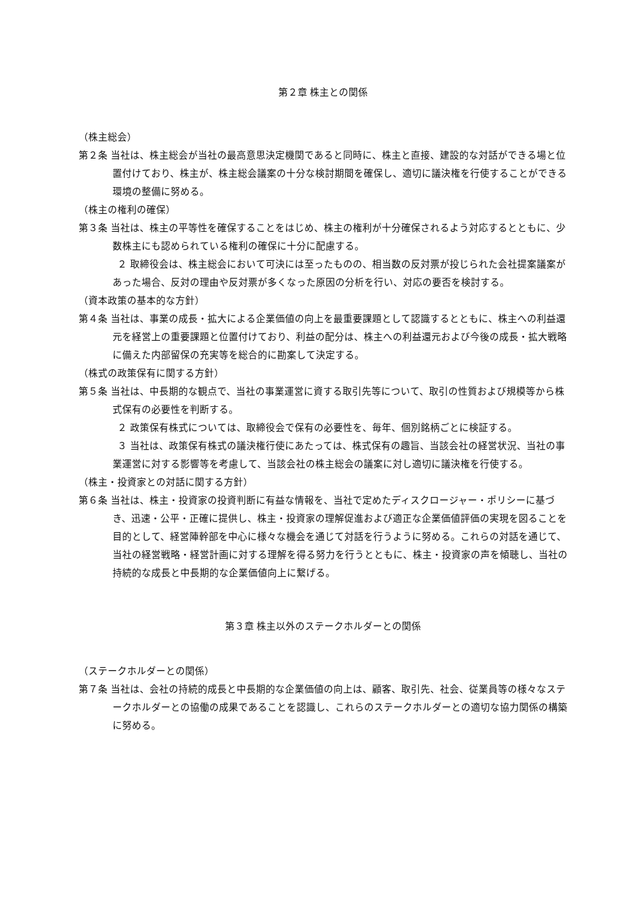第２章 株主との関係
（株主総会）
第２条 当社は、株主総会が当社の最高意思決定機関であると同時に、株主と直接、建設的な対話ができる場と位置付けており、株主が、株主総会議案の十分な検討期間を確保し、適切に議決権を行使することができる環境の整備に努める。
（株主の権利の確保）
第３条 当社は、株主の平等性を確保することをはじめ、株主の権利が十分確保されるよう対応するとともに、少数株主にも認められている権利の確保に十分に配慮する。
２ 取締役会は、株主総会において可決には至ったものの、相当数の反対票が投じられた会社提案議案があった場合、反対の理由や反対票が多くなった原因の分析を行い、対応の要否を検討する。
（資本政策の基本的な方針）
第４条 当社は、事業の成長・拡大による企業価値の向上を最重要課題として認識するとともに、株主への利益還元を経営上の重要課題と位置付けており、利益の配分は、株主への利益還元および今後の成長・拡大戦略に備えた内部留保の充実等を総合的に勘案して決定する。
（株式の政策保有に関する方針）
第５条 当社は、中長期的な観点で、当社の事業運営に資する取引先等について、取引の性質および規模等から株式保有の必要性を判断する。
２ 政策保有株式については、取締役会で保有の必要性を、毎年、個別銘柄ごとに検証する。
３ 当社は、政策保有株式の議決権行使にあたっては、株式保有の趣旨、当該会社の経営状況、当社の事業運営に対する影響等を考慮して、当該会社の株主総会の議案に対し適切に議決権を行使する。
（株主・投資家との対話に関する方針）
第６条 当社は、株主・投資家の投資判断に有益な情報を、当社で定めたディスクロージャー・ポリシーに基づき、迅速・公平・正確に提供し、株主・投資家の理解促進および適正な企業価値評価の実現を図ることを目的として、経営陣幹部を中心に様々な機会を通じて対話を行うように努める。これらの対話を通じて、当社の経営戦略・経営計画に対する理解を得る努力を行うとともに、株主・投資家の声を傾聴し、当社の持続的な成長と中長期的な企業価値向上に繋げる。
第３章 株主以外のステークホルダーとの関係
（ステークホルダーとの関係）
第７条 当社は、会社の持続的成長と中長期的な企業価値の向上は、顧客、取引先、社会、従業員等の様々なステークホルダーとの協働の成果であることを認識し、これらのステークホルダーとの適切な協力関係の構築に努める。